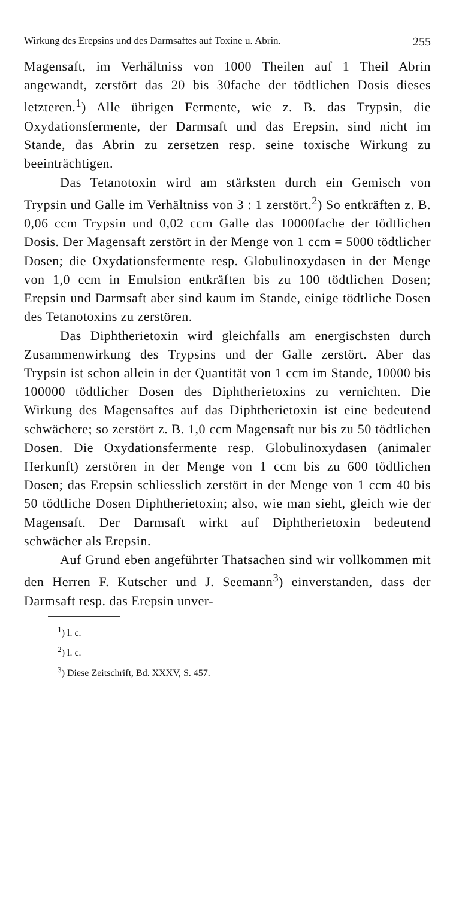Wirkung des Erepsins und des Darmsaftes auf Toxine u. Abrin. 255
Magensaft, im Verhältniss von 1000 Theilen auf 1 Theil Abrin angewandt, zerstört das 20 bis 30fache der tödtlichen Dosis dieses letzteren.<sup>1</sup>) Alle übrigen Fermente, wie z. B. das Trypsin, die Oxydationsfermente, der Darmsaft und das Erepsin, sind nicht im Stande, das Abrin zu zersetzen resp. seine toxische Wirkung zu beeinträchtigen.
Das Tetanotoxin wird am stärksten durch ein Gemisch von Trypsin und Galle im Verhältniss von 3 : 1 zerstört.<sup>2</sup>) So entkräften z. B. 0,06 ccm Trypsin und 0,02 ccm Galle das 10000fache der tödtlichen Dosis. Der Magensaft zerstört in der Menge von 1 ccm = 5000 tödtlicher Dosen; die Oxydationsfermente resp. Globulinoxydasen in der Menge von 1,0 ccm in Emulsion entkräften bis zu 100 tödtlichen Dosen; Erepsin und Darmsaft aber sind kaum im Stande, einige tödtliche Dosen des Tetanotoxins zu zerstören.
Das Diphtherietoxin wird gleichfalls am energischsten durch Zusammenwirkung des Trypsins und der Galle zerstört. Aber das Trypsin ist schon allein in der Quantität von 1 ccm im Stande, 10000 bis 100000 tödtlicher Dosen des Diphtherietoxins zu vernichten. Die Wirkung des Magensaftes auf das Diphtherietoxin ist eine bedeutend schwächere; so zerstört z. B. 1,0 ccm Magensaft nur bis zu 50 tödtlichen Dosen. Die Oxydationsfermente resp. Globulinoxydasen (animaler Herkunft) zerstören in der Menge von 1 ccm bis zu 600 tödtlichen Dosen; das Erepsin schliesslich zerstört in der Menge von 1 ccm 40 bis 50 tödtliche Dosen Diphtherietoxin; also, wie man sieht, gleich wie der Magensaft. Der Darmsaft wirkt auf Diphtherietoxin bedeutend schwächer als Erepsin.
Auf Grund eben angeführter Thatsachen sind wir vollkommen mit den Herren F. Kutscher und J. Seemann<sup>3</sup>) einverstanden, dass der Darmsaft resp. das Erepsin unver-
<sup>1</sup>) l. c.
<sup>2</sup>) l. c.
<sup>3</sup>) Diese Zeitschrift, Bd. XXXV, S. 457.